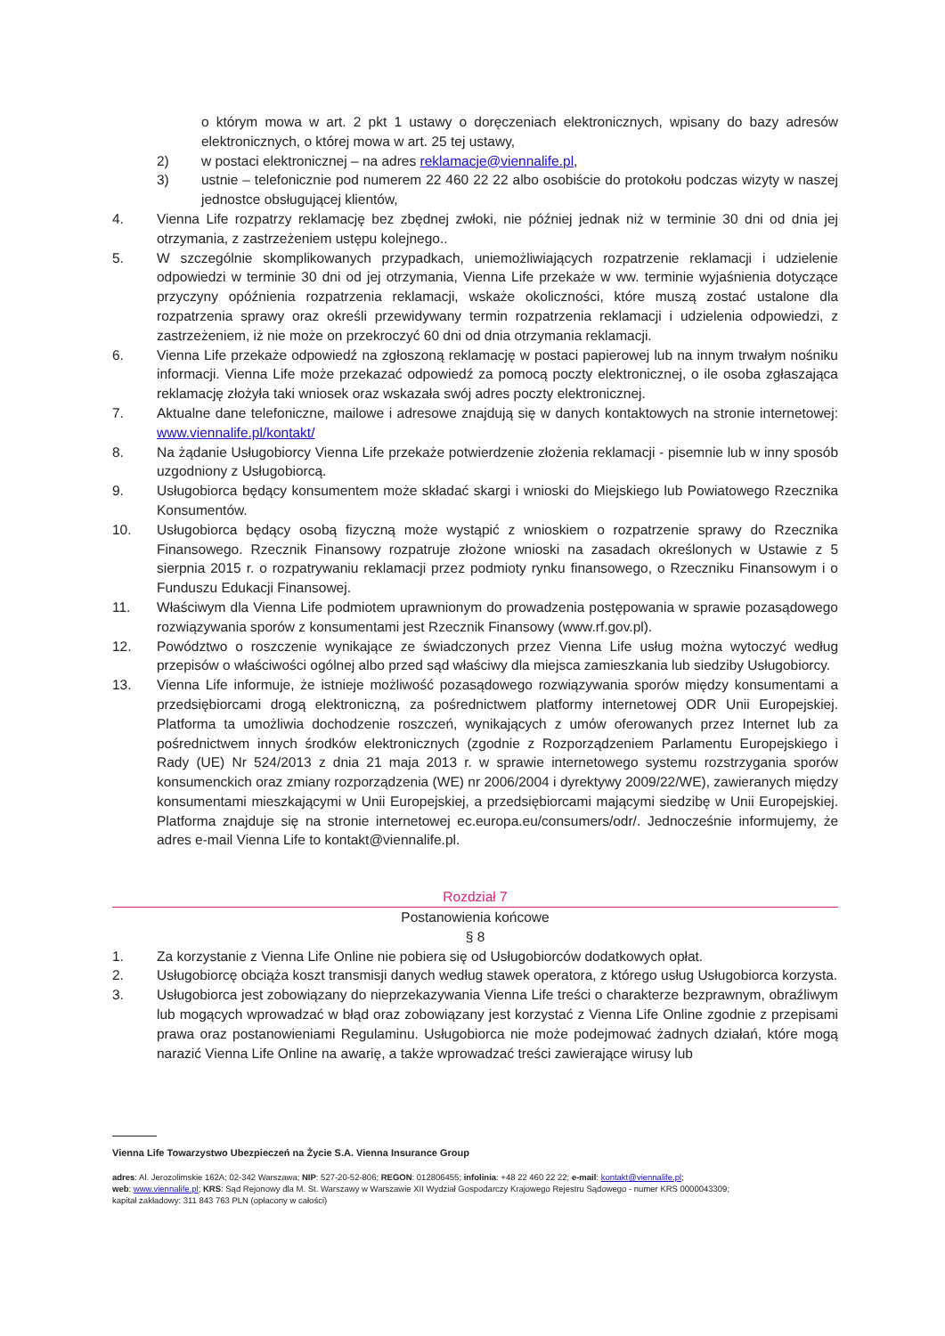o którym mowa w art. 2 pkt 1 ustawy o doręczeniach elektronicznych, wpisany do bazy adresów elektronicznych, o której mowa w art. 25 tej ustawy,
2) w postaci elektronicznej – na adres reklamacje@viennalife.pl,
3) ustnie – telefonicznie pod numerem 22 460 22 22 albo osobiście do protokołu podczas wizyty w naszej jednostce obsługującej klientów,
4. Vienna Life rozpatrzy reklamację bez zbędnej zwłoki, nie później jednak niż w terminie 30 dni od dnia jej otrzymania, z zastrzeżeniem ustępu kolejnego..
5. W szczególnie skomplikowanych przypadkach, uniemożliwiających rozpatrzenie reklamacji i udzielenie odpowiedzi w terminie 30 dni od jej otrzymania, Vienna Life przekaże w ww. terminie wyjaśnienia dotyczące przyczyny opóźnienia rozpatrzenia reklamacji, wskaże okoliczności, które muszą zostać ustalone dla rozpatrzenia sprawy oraz określi przewidywany termin rozpatrzenia reklamacji i udzielenia odpowiedzi, z zastrzeżeniem, iż nie może on przekroczyć 60 dni od dnia otrzymania reklamacji.
6. Vienna Life przekaże odpowiedź na zgłoszoną reklamację w postaci papierowej lub na innym trwałym nośniku informacji. Vienna Life może przekazać odpowiedź za pomocą poczty elektronicznej, o ile osoba zgłaszająca reklamację złożyła taki wniosek oraz wskazała swój adres poczty elektronicznej.
7. Aktualne dane telefoniczne, mailowe i adresowe znajdują się w danych kontaktowych na stronie internetowej: www.viennalife.pl/kontakt/
8. Na żądanie Usługobiorcy Vienna Life przekaże potwierdzenie złożenia reklamacji - pisemnie lub w inny sposób uzgodniony z Usługobiorcą.
9. Usługobiorca będący konsumentem może składać skargi i wnioski do Miejskiego lub Powiatowego Rzecznika Konsumentów.
10. Usługobiorca będący osobą fizyczną może wystąpić z wnioskiem o rozpatrzenie sprawy do Rzecznika Finansowego. Rzecznik Finansowy rozpatruje złożone wnioski na zasadach określonych w Ustawie z 5 sierpnia 2015 r. o rozpatrywaniu reklamacji przez podmioty rynku finansowego, o Rzeczniku Finansowym i o Funduszu Edukacji Finansowej.
11. Właściwym dla Vienna Life podmiotem uprawnionym do prowadzenia postępowania w sprawie pozasądowego rozwiązywania sporów z konsumentami jest Rzecznik Finansowy (www.rf.gov.pl).
12. Powództwo o roszczenie wynikające ze świadczonych przez Vienna Life usług można wytoczyć według przepisów o właściwości ogólnej albo przed sąd właściwy dla miejsca zamieszkania lub siedziby Usługobiorcy.
13. Vienna Life informuje, że istnieje możliwość pozasądowego rozwiązywania sporów między konsumentami a przedsiębiorcami drogą elektroniczną, za pośrednictwem platformy internetowej ODR Unii Europejskiej. Platforma ta umożliwia dochodzenie roszczeń, wynikających z umów oferowanych przez Internet lub za pośrednictwem innych środków elektronicznych (zgodnie z Rozporządzeniem Parlamentu Europejskiego i Rady (UE) Nr 524/2013 z dnia 21 maja 2013 r. w sprawie internetowego systemu rozstrzygania sporów konsumenckich oraz zmiany rozporządzenia (WE) nr 2006/2004 i dyrektywy 2009/22/WE), zawieranych między konsumentami mieszkającymi w Unii Europejskiej, a przedsiębiorcami mającymi siedzibę w Unii Europejskiej. Platforma znajduje się na stronie internetowej ec.europa.eu/consumers/odr/. Jednocześnie informujemy, że adres e-mail Vienna Life to kontakt@viennalife.pl.
Rozdział 7
Postanowienia końcowe
§ 8
1. Za korzystanie z Vienna Life Online nie pobiera się od Usługobiorców dodatkowych opłat.
2. Usługobiorcę obciąża koszt transmisji danych według stawek operatora, z którego usług Usługobiorca korzysta.
3. Usługobiorca jest zobowiązany do nieprzekazywania Vienna Life treści o charakterze bezprawnym, obraźliwym lub mogących wprowadzać w błąd oraz zobowiązany jest korzystać z Vienna Life Online zgodnie z przepisami prawa oraz postanowieniami Regulaminu. Usługobiorca nie może podejmować żadnych działań, które mogą narazić Vienna Life Online na awarię, a także wprowadzać treści zawierające wirusy lub
Vienna Life Towarzystwo Ubezpieczeń na Życie S.A. Vienna Insurance Group
adres: Al. Jerozolimskie 162A; 02-342 Warszawa; NIP: 527-20-52-806; REGON: 012806455; infolinia: +48 22 460 22 22; e-mail: kontakt@viennalife.pl;
web: www.viennalife.pl; KRS: Sąd Rejonowy dla M. St. Warszawy w Warszawie XII Wydział Gospodarczy Krajowego Rejestru Sądowego - numer KRS 0000043309;
kapitał zakładowy: 311 843 763 PLN (opłacony w całości)